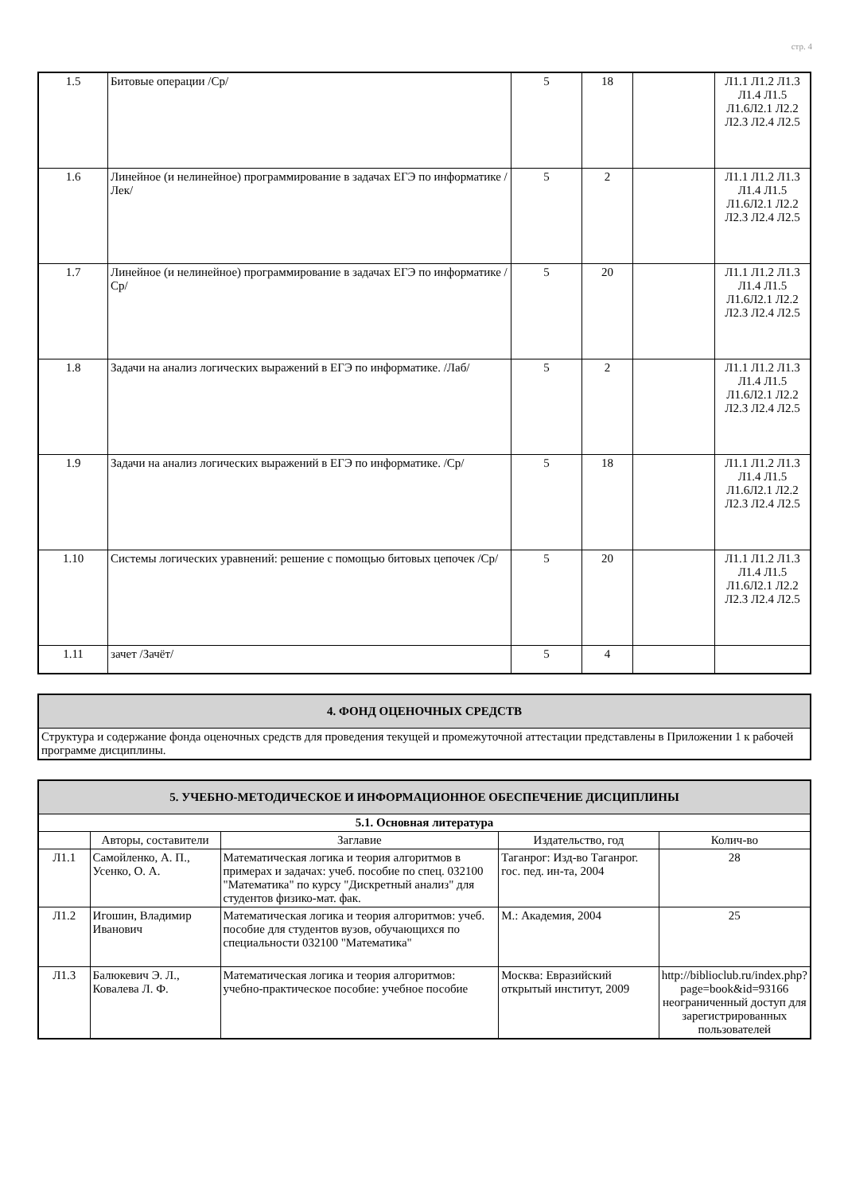стр. 4
| 1.5 | Битовые операции /Ср/ | 5 | 18 | | Л1.1 Л1.2 Л1.3 Л1.4 Л1.5 Л1.6Л2.1 Л2.2 Л2.3 Л2.4 Л2.5 |
| 1.6 | Линейное (и нелинейное) программирование в задачах ЕГЭ по информатике /Лек/ | 5 | 2 | | Л1.1 Л1.2 Л1.3 Л1.4 Л1.5 Л1.6Л2.1 Л2.2 Л2.3 Л2.4 Л2.5 |
| 1.7 | Линейное (и нелинейное) программирование в задачах ЕГЭ по информатике /Ср/ | 5 | 20 | | Л1.1 Л1.2 Л1.3 Л1.4 Л1.5 Л1.6Л2.1 Л2.2 Л2.3 Л2.4 Л2.5 |
| 1.8 | Задачи на анализ логических выражений в ЕГЭ по информатике. /Лаб/ | 5 | 2 | | Л1.1 Л1.2 Л1.3 Л1.4 Л1.5 Л1.6Л2.1 Л2.2 Л2.3 Л2.4 Л2.5 |
| 1.9 | Задачи на анализ логических выражений в ЕГЭ по информатике. /Ср/ | 5 | 18 | | Л1.1 Л1.2 Л1.3 Л1.4 Л1.5 Л1.6Л2.1 Л2.2 Л2.3 Л2.4 Л2.5 |
| 1.10 | Системы логических уравнений: решение с помощью битовых цепочек /Ср/ | 5 | 20 | | Л1.1 Л1.2 Л1.3 Л1.4 Л1.5 Л1.6Л2.1 Л2.2 Л2.3 Л2.4 Л2.5 |
| 1.11 | зачет /Зачёт/ | 5 | 4 | | |
| 4. ФОНД ОЦЕНОЧНЫХ СРЕДСТВ |
| Структура и содержание фонда оценочных средств для проведения текущей и промежуточной аттестации представлены в Приложении 1 к рабочей программе дисциплины. |
| 5. УЧЕБНО-МЕТОДИЧЕСКОЕ И ИНФОРМАЦИОННОЕ ОБЕСПЕЧЕНИЕ ДИСЦИПЛИНЫ | | | | |
| 5.1. Основная литература | | | | |
| | Авторы, составители | Заглавие | Издательство, год | Колич-во |
| Л1.1 | Самойленко, А. П., Усенко, О. А. | Математическая логика и теория алгоритмов в примерах и задачах: учеб. пособие по спец. 032100 "Математика" по курсу "Дискретный анализ" для студентов физико-мат. фак. | Таганрог: Изд-во Таганрог. гос. пед. ин-та, 2004 | 28 |
| Л1.2 | Игошин, Владимир Иванович | Математическая логика и теория алгоритмов: учеб. пособие для студентов вузов, обучающихся по специальности 032100 "Математика" | М.: Академия, 2004 | 25 |
| Л1.3 | Балюкевич Э. Л., Ковалева Л. Ф. | Математическая логика и теория алгоритмов: учебно-практическое пособие: учебное пособие | Москва: Евразийский открытый институт, 2009 | http://biblioclub.ru/index.php? page=book&id=93166 неограниченный доступ для зарегистрированных пользователей |